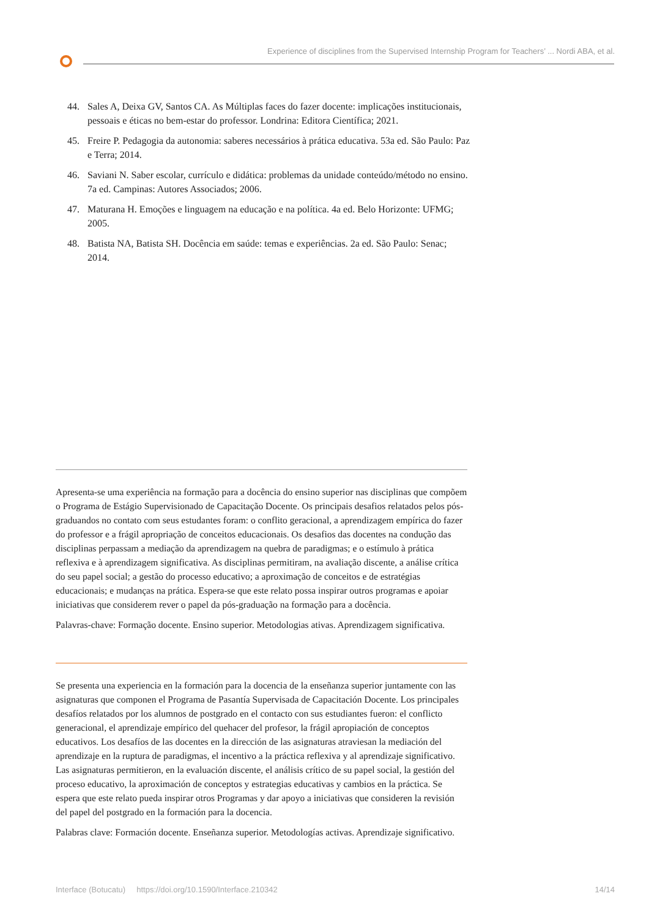Experience of disciplines from the Supervised Internship Program for Teachers’ ... Nordi ABA, et al.
44. Sales A, Deixa GV, Santos CA. As Múltiplas faces do fazer docente: implicações institucionais, pessoais e éticas no bem-estar do professor. Londrina: Editora Científica; 2021.
45. Freire P. Pedagogia da autonomia: saberes necessários à prática educativa. 53a ed. São Paulo: Paz e Terra; 2014.
46. Saviani N. Saber escolar, currículo e didática: problemas da unidade conteúdo/método no ensino. 7a ed. Campinas: Autores Associados; 2006.
47. Maturana H. Emoções e linguagem na educação e na política. 4a ed. Belo Horizonte: UFMG; 2005.
48. Batista NA, Batista SH. Docência em saúde: temas e experiências. 2a ed. São Paulo: Senac; 2014.
Apresenta-se uma experiência na formação para a docência do ensino superior nas disciplinas que compõem o Programa de Estágio Supervisionado de Capacitação Docente. Os principais desafios relatados pelos pós-graduandos no contato com seus estudantes foram: o conflito geracional, a aprendizagem empírica do fazer do professor e a frágil apropriação de conceitos educacionais. Os desafios das docentes na condução das disciplinas perpassam a mediação da aprendizagem na quebra de paradigmas; e o estímulo à prática reflexiva e à aprendizagem significativa. As disciplinas permitiram, na avaliação discente, a análise crítica do seu papel social; a gestão do processo educativo; a aproximação de conceitos e de estratégias educacionais; e mudanças na prática. Espera-se que este relato possa inspirar outros programas e apoiar iniciativas que considerem rever o papel da pós-graduação na formação para a docência.
Palavras-chave: Formação docente. Ensino superior. Metodologias ativas. Aprendizagem significativa.
Se presenta una experiencia en la formación para la docencia de la enseñanza superior juntamente con las asignaturas que componen el Programa de Pasantía Supervisada de Capacitación Docente. Los principales desafíos relatados por los alumnos de postgrado en el contacto con sus estudiantes fueron: el conflicto generacional, el aprendizaje empírico del quehacer del profesor, la frágil apropiación de conceptos educativos. Los desafíos de las docentes en la dirección de las asignaturas atraviesan la mediación del aprendizaje en la ruptura de paradigmas, el incentivo a la práctica reflexiva y al aprendizaje significativo. Las asignaturas permitieron, en la evaluación discente, el análisis crítico de su papel social, la gestión del proceso educativo, la aproximación de conceptos y estrategias educativas y cambios en la práctica. Se espera que este relato pueda inspirar otros Programas y dar apoyo a iniciativas que consideren la revisión del papel del postgrado en la formación para la docencia.
Palabras clave: Formación docente. Enseñanza superior. Metodologías activas. Aprendizaje significativo.
Interface (Botucatu) https://doi.org/10.1590/Interface.210342 14/14